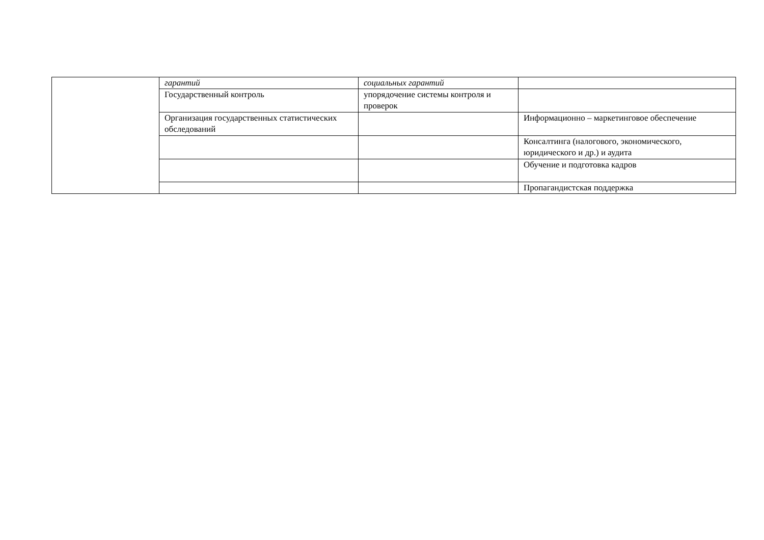| | гарантий | социальных гарантий | |
| | Государственный контроль | упорядочение системы контроля и проверок | |
| | Организация государственных статистических обследований | | Информационно – маркетинговое обеспечение |
| | | | Консалтинга (налогового, экономического, юридического и др.) и аудита |
| | | | Обучение и подготовка кадров |
| | | | Пропагандистская поддержка |